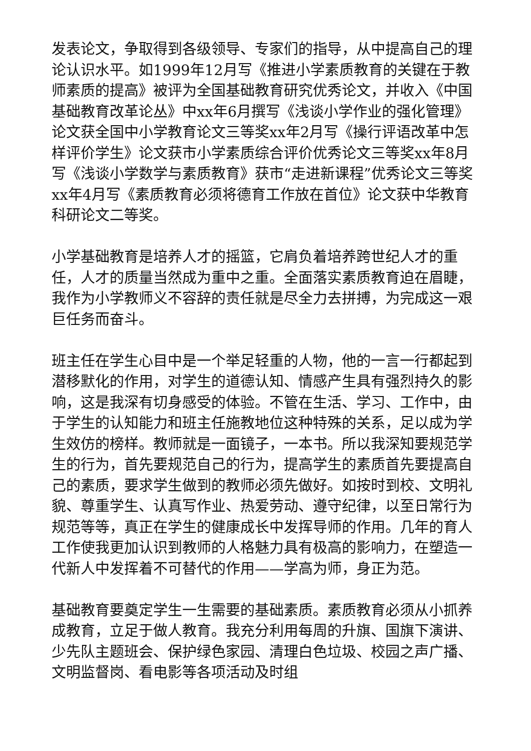发表论文，争取得到各级领导、专家们的指导，从中提高自己的理论认识水平。如1999年12月写《推进小学素质教育的关键在于教师素质的提高》被评为全国基础教育研究优秀论文，并收入《中国基础教育改革论丛》中xx年6月撰写《浅谈小学作业的强化管理》论文获全国中小学教育论文三等奖xx年2月写《操行评语改革中怎样评价学生》论文获市小学素质综合评价优秀论文三等奖xx年8月写《浅谈小学数学与素质教育》获市“走进新课程”优秀论文三等奖xx年4月写《素质教育必须将德育工作放在首位》论文获中华教育科研论文二等奖。
小学基础教育是培养人才的摇篮，它肩负着培养跨世纪人才的重任，人才的质量当然成为重中之重。全面落实素质教育迫在眉睫，我作为小学教师义不容辞的责任就是尽全力去拼搏，为完成这一艰巨任务而奋斗。
班主任在学生心目中是一个举足轻重的人物，他的一言一行都起到潜移默化的作用，对学生的道德认知、情感产生具有强烈持久的影响，这是我深有切身感受的体验。不管在生活、学习、工作中，由于学生的认知能力和班主任施教地位这种特殊的关系，足以成为学生效仿的榜样。教师就是一面镜子，一本书。所以我深知要规范学生的行为，首先要规范自己的行为，提高学生的素质首先要提高自己的素质，要求学生做到的教师必须先做好。如按时到校、文明礼貌、尊重学生、认真写作业、热爱劳动、遵守纪律，以至日常行为规范等等，真正在学生的健康成长中发挥导师的作用。几年的育人工作使我更加认识到教师的人格魅力具有极高的影响力，在塑造一代新人中发挥着不可替代的作用——学高为师，身正为范。
基础教育要奠定学生一生需要的基础素质。素质教育必须从小抓养成教育，立足于做人教育。我充分利用每周的升旗、国旗下演讲、少先队主题班会、保护绿色家园、清理白色垃圾、校园之声广播、文明监督岗、看电影等各项活动及时组